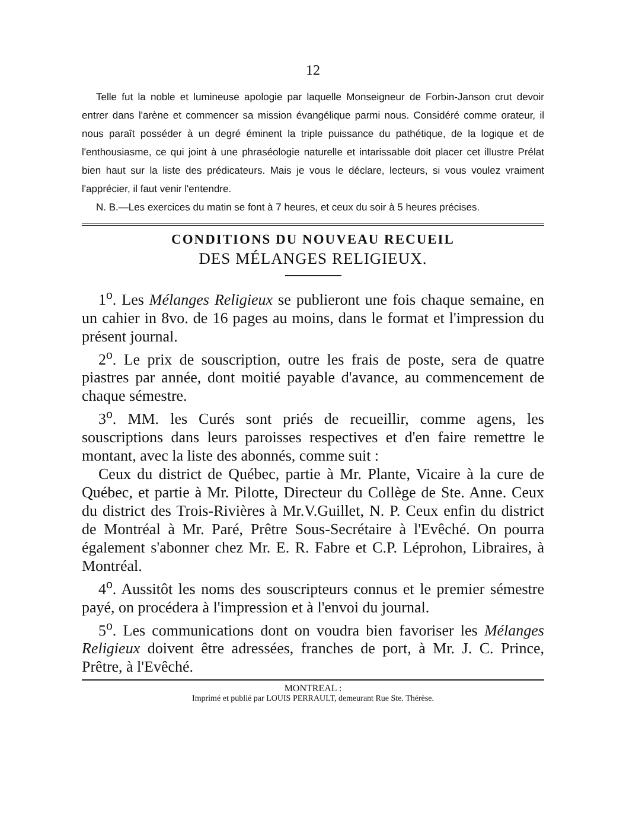12
Telle fut la noble et lumineuse apologie par laquelle Monseigneur de Forbin-Janson crut devoir entrer dans l'arène et commencer sa mission évangélique parmi nous. Considéré comme orateur, il nous paraît posséder à un degré éminent la triple puissance du pathétique, de la logique et de l'enthousiasme, ce qui joint à une phraséologie naturelle et intarissable doit placer cet illustre Prélat bien haut sur la liste des prédicateurs. Mais je vous le déclare, lecteurs, si vous voulez vraiment l'apprécier, il faut venir l'entendre.
N. B.—Les exercices du matin se font à 7 heures, et ceux du soir à 5 heures précises.
CONDITIONS DU NOUVEAU RECUEIL
DES MÉLANGES RELIGIEUX.
1<sup>o</sup>. Les Mélanges Religieux se publieront une fois chaque semaine, en un cahier in 8vo. de 16 pages au moins, dans le format et l'impression du présent journal.
2<sup>o</sup>. Le prix de souscription, outre les frais de poste, sera de quatre piastres par année, dont moitié payable d'avance, au commencement de chaque sémestre.
3<sup>o</sup>. MM. les Curés sont priés de recueillir, comme agens, les souscriptions dans leurs paroisses respectives et d'en faire remettre le montant, avec la liste des abonnés, comme suit :
Ceux du district de Québec, partie à Mr. Plante, Vicaire à la cure de Québec, et partie à Mr. Pilotte, Directeur du Collège de Ste. Anne. Ceux du district des Trois-Rivières à Mr.V.Guillet, N. P. Ceux enfin du district de Montréal à Mr. Paré, Prêtre Sous-Secrétaire à l'Evêché. On pourra également s'abonner chez Mr. E. R. Fabre et C.P. Léprohon, Libraires, à Montréal.
4<sup>o</sup>. Aussitôt les noms des souscripteurs connus et le premier sémestre payé, on procédera à l'impression et à l'envoi du journal.
5<sup>o</sup>. Les communications dont on voudra bien favoriser les Mélanges Religieux doivent être adressées, franches de port, à Mr. J. C. Prince, Prêtre, à l'Evêché.
MONTREAL :
Imprimé et publié par LOUIS PERRAULT, demeurant Rue Ste. Thérèse.